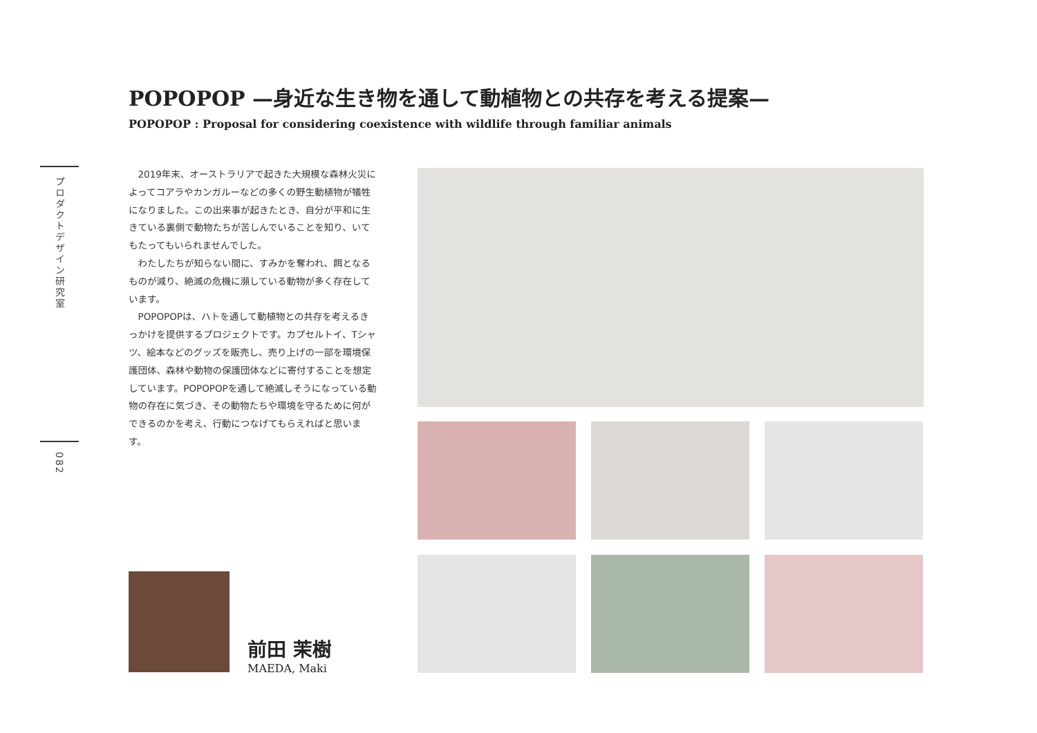プロダクトデザイン研究室
082
POPOPOP —身近な生き物を通して動植物との共存を考える提案—
POPOPOP : Proposal for considering coexistence with wildlife through familiar animals
2019年末、オーストラリアで起きた大規模な森林火災によってコアラやカンガルーなどの多くの野生動植物が犠牲になりました。この出来事が起きたとき、自分が平和に生きている裏側で動物たちが苦しんでいることを知り、いてもたってもいられませんでした。
わたしたちが知らない間に、すみかを奪われ、餌となるものが減り、絶滅の危機に瀕している動物が多く存在しています。
POPOPOPは、ハトを通して動植物との共存を考えるきっかけを提供するプロジェクトです。カプセルトイ、Tシャツ、絵本などのグッズを販売し、売り上げの一部を環境保護団体、森林や動物の保護団体などに寄付することを想定しています。POPOPOPを通して絶滅しそうになっている動物の存在に気づき、その動物たちや環境を守るために何ができるのかを考え、行動につなげてもらえればと思います。
前田 茉樹
MAEDA, Maki